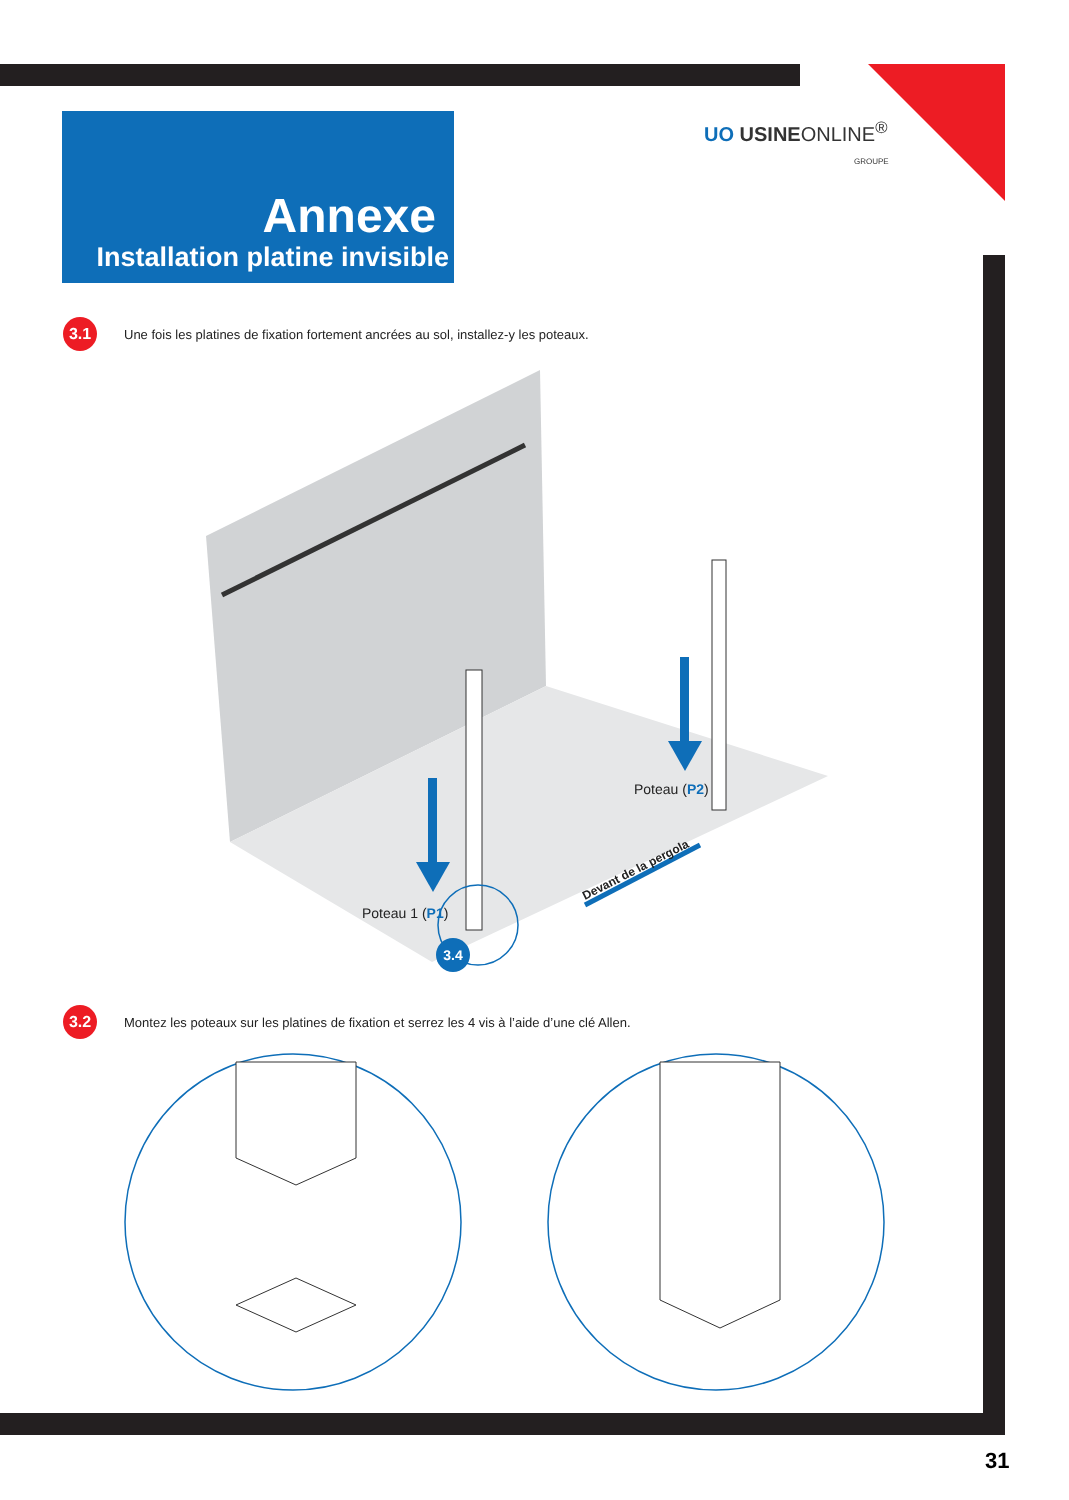Annexe
Installation platine invisible
UO USINEONLINE<sup>®</sup>
GROUPE
3.1
Une fois les platines de fixation fortement ancrées au sol, installez-y les poteaux.
3.4
Devant de la pergola
Poteau 1 (P1)
Poteau (P2)
3.2
Montez les poteaux sur les platines de fixation et serrez les 4 vis à l’aide d’une clé Allen.
31